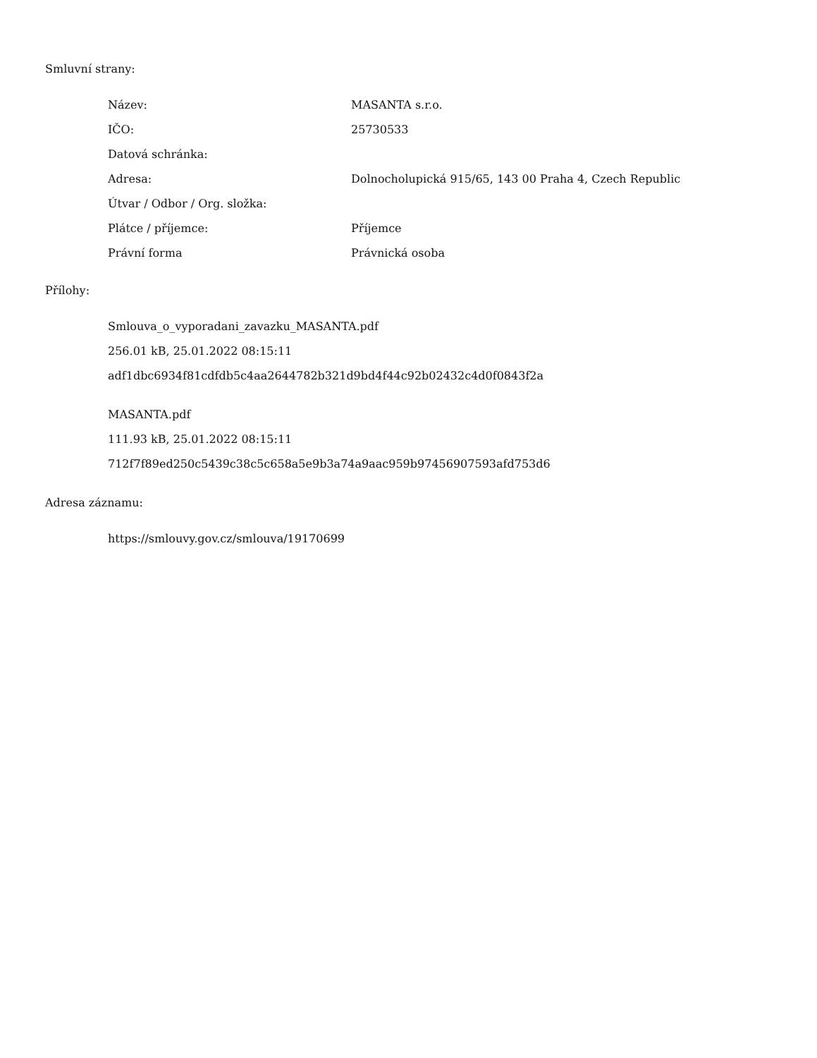Smluvní strany:
| Název: | MASANTA s.r.o. |
| IČO: | 25730533 |
| Datová schránka: | |
| Adresa: | Dolnocholupická 915/65, 143 00 Praha 4, Czech Republic |
| Útvar / Odbor / Org. složka: | |
| Plátce / příjemce: | Příjemce |
| Právní forma | Právnická osoba |
Přílohy:
Smlouva_o_vyporadani_zavazku_MASANTA.pdf
256.01 kB, 25.01.2022 08:15:11
adf1dbc6934f81cdfdb5c4aa2644782b321d9bd4f44c92b02432c4d0f0843f2a
MASANTA.pdf
111.93 kB, 25.01.2022 08:15:11
712f7f89ed250c5439c38c5c658a5e9b3a74a9aac959b97456907593afd753d6
Adresa záznamu:
https://smlouvy.gov.cz/smlouva/19170699